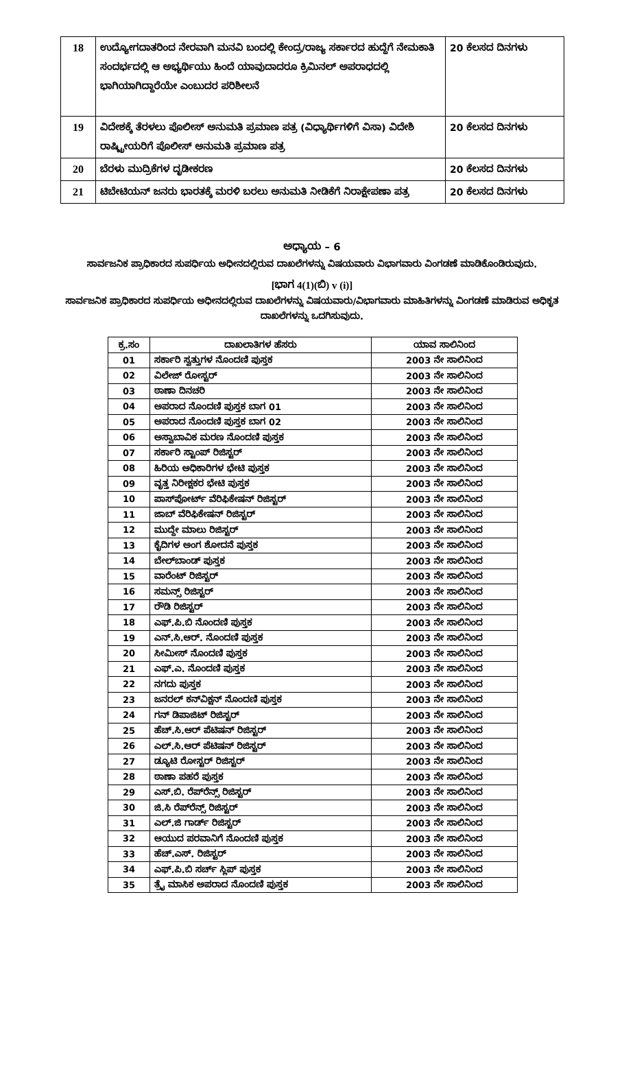| 18 | ಉದ್ಯೋಗದಾತರಿಂದ ನೇರವಾಗಿ ಮನವಿ ಬಂದಲ್ಲಿ ಕೇಂದ್ರ/ರಾಜ್ಯ ಸರ್ಕಾರದ ಹುದ್ದೆಗೆ ನೇಮಕಾತಿ ಸಂದರ್ಭದಲ್ಲಿ ಆ ಅಭ್ಯರ್ಥಿಯು ಹಿಂದೆ ಯಾವುದಾದರೂ ಕ್ರಿಮಿನಲ್ ಅಪರಾಧದಲ್ಲಿ ಭಾಗಿಯಾಗಿದ್ದಾರೆಯೇ ಎಂಬುದರ ಪರಿಶೀಲನೆ | 20 ಕೆಲಸದ ದಿನಗಳು |
| 19 | ವಿದೇಶಕ್ಕೆ ತೆರಳಲು ಪೊಲೀಸ್ ಅನುಮತಿ ಪ್ರಮಾಣ ಪತ್ರ (ವಿಧ್ಯಾರ್ಥಿಗಳಿಗೆ ವಿಸಾ) ವಿದೇಶಿ ರಾಷ್ಟ್ರೀಯರಿಗೆ ಪೊಲೀಸ್ ಅನುಮತಿ ಪ್ರಮಾಣ ಪತ್ರ | 20 ಕೆಲಸದ ದಿನಗಳು |
| 20 | ಬೆರಳು ಮುದ್ರಿಕೆಗಳ ದೃಡೀಕರಣ | 20 ಕೆಲಸದ ದಿನಗಳು |
| 21 | ಟಿಬೇಟಿಯನ್ ಜನರು ಭಾರತಕ್ಕೆ ಮರಳಿ ಬರಲು ಅನುಮತಿ ನೀಡಿಕೆಗೆ ನಿರಾಕ್ಷೇಪಣಾ ಪತ್ರ | 20 ಕೆಲಸದ ದಿನಗಳು |
ಅಧ್ಯಾಯ – 6
ಸಾರ್ವಜನಿಕ ಪ್ರಾಧಿಕಾರದ ಸುಪರ್ಧಿಯ ಅಧೀನದಲ್ಲಿರುವ ದಾಖಲೆಗಳನ್ನು ವಿಷಯವಾರು ವಿಭಾಗವಾರು ವಿಂಗಡಣೆ ಮಾಡಿಕೊಂಡಿರುವುದು.
[ಭಾಗ 4(1)(ಬಿ) v (i)]
ಸಾರ್ವಜನಿಕ ಪ್ರಾಧಿಕಾರದ ಸುಪರ್ಧಿಯ ಅಧೀನದಲ್ಲಿರುವ ದಾಖಲೆಗಳನ್ನು ವಿಷಯವಾರು/ವಿಭಾಗವಾರು ಮಾಹಿತಿಗಳನ್ನು ವಿಂಗಡಣೆ ಮಾಡಿರುವ ಅಧಿಕೃತ ದಾಖಲೆಗಳನ್ನು ಒದಗಿಸುವುದು.
| ಕ್ರ.ಸಂ | ದಾಖಲಾತಿಗಳ ಹೆಸರು | ಯಾವ ಸಾಲಿನಿಂದ |
| --- | --- | --- |
| 01 | ಸರ್ಕಾರಿ ಸ್ವತ್ತುಗಳ ನೊಂದಣಿ ಪುಸ್ತಕ | 2003 ನೇ ಸಾಲಿನಿಂದ |
| 02 | ವಿಲೇಜ್ ರೋಸ್ಟರ್ | 2003 ನೇ ಸಾಲಿನಿಂದ |
| 03 | ಠಾಣಾ ದಿನಚರಿ | 2003 ನೇ ಸಾಲಿನಿಂದ |
| 04 | ಅಪರಾದ ನೊಂದಣಿ ಪುಸ್ತಕ ಬಾಗ 01 | 2003 ನೇ ಸಾಲಿನಿಂದ |
| 05 | ಅಪರಾದ ನೊಂದಣಿ ಪುಸ್ತಕ ಬಾಗ 02 | 2003 ನೇ ಸಾಲಿನಿಂದ |
| 06 | ಅಸ್ವಾಬಾವಿಕ ಮರಣ ನೊಂದಣಿ ಪುಸ್ತಕ | 2003 ನೇ ಸಾಲಿನಿಂದ |
| 07 | ಸರ್ಕಾರಿ ಸ್ಟಾಂಪ್ ರಿಜಿಸ್ಟರ್ | 2003 ನೇ ಸಾಲಿನಿಂದ |
| 08 | ಹಿರಿಯ ಅಧಿಕಾರಿಗಳ ಭೇಟಿ ಪುಸ್ತಕ | 2003 ನೇ ಸಾಲಿನಿಂದ |
| 09 | ವೃತ್ತ ನಿರೀಕ್ಷಕರ ಭೇಟಿ ಪುಸ್ತಕ | 2003 ನೇ ಸಾಲಿನಿಂದ |
| 10 | ಪಾಸ್‌ಪೋರ್ಟ್ ವೆರಿಫಿಕೇಷನ್ ರಿಜಿಸ್ಟರ್ | 2003 ನೇ ಸಾಲಿನಿಂದ |
| 11 | ಜಾಬ್ ವೆರಿಫಿಕೇಷನ್ ರಿಜಿಸ್ಟರ್ | 2003 ನೇ ಸಾಲಿನಿಂದ |
| 12 | ಮುದ್ದೇ ಮಾಲು ರಿಜಿಸ್ಟರ್ | 2003 ನೇ ಸಾಲಿನಿಂದ |
| 13 | ಕೈದಿಗಳ ಅಂಗ ಶೋದನೆ ಪುಸ್ತಕ | 2003 ನೇ ಸಾಲಿನಿಂದ |
| 14 | ಬೇಲ್‌ಬಾಂಡ್ ಪುಸ್ತಕ | 2003 ನೇ ಸಾಲಿನಿಂದ |
| 15 | ವಾರೆಂಟ್ ರಿಜಿಸ್ಟರ್ | 2003 ನೇ ಸಾಲಿನಿಂದ |
| 16 | ಸಮನ್ಸ್ ರಿಜಿಸ್ಟರ್ | 2003 ನೇ ಸಾಲಿನಿಂದ |
| 17 | ರೌಡಿ ರಿಜಿಸ್ಟರ್ | 2003 ನೇ ಸಾಲಿನಿಂದ |
| 18 | ಎಫ್.ಪಿ.ಬಿ ನೊಂದಣಿ ಪುಸ್ತಕ | 2003 ನೇ ಸಾಲಿನಿಂದ |
| 19 | ಎನ್.ಸಿ.ಆರ್. ನೊಂದಣಿ ಪುಸ್ತಕ | 2003 ನೇ ಸಾಲಿನಿಂದ |
| 20 | ಸೀಮೀಸ್ ನೊಂದಣಿ ಪುಸ್ತಕ | 2003 ನೇ ಸಾಲಿನಿಂದ |
| 21 | ಎಫ್.ಎ. ನೊಂದಣಿ ಪುಸ್ತಕ | 2003 ನೇ ಸಾಲಿನಿಂದ |
| 22 | ನಗದು ಪುಸ್ತಕ | 2003 ನೇ ಸಾಲಿನಿಂದ |
| 23 | ಜನರಲ್ ಕನ್‌ವಿಕ್ಷನ್ ನೊಂದಣಿ ಪುಸ್ತಕ | 2003 ನೇ ಸಾಲಿನಿಂದ |
| 24 | ಗನ್ ಡಿಪಾಜಿಟ್ ರಿಜಿಸ್ಟರ್ | 2003 ನೇ ಸಾಲಿನಿಂದ |
| 25 | ಹೆಚ್.ಸಿ.ಆರ್ ಪೆಟಿಷನ್ ರಿಜಿಸ್ಟರ್ | 2003 ನೇ ಸಾಲಿನಿಂದ |
| 26 | ಎಲ್.ಸಿ.ಆರ್ ಪೆಟಿಷನ್ ರಿಜಿಸ್ಟರ್ | 2003 ನೇ ಸಾಲಿನಿಂದ |
| 27 | ಡ್ಯೂಟಿ ರೋಸ್ಟರ್ ರಿಜಿಸ್ಟರ್ | 2003 ನೇ ಸಾಲಿನಿಂದ |
| 28 | ಠಾಣಾ ಪಹರೆ ಪುಸ್ತಕ | 2003 ನೇ ಸಾಲಿನಿಂದ |
| 29 | ಎಸ್.ಬಿ. ರೆಪ್‌ರೆನ್ಸ್ ರಿಜಿಸ್ಟರ್ | 2003 ನೇ ಸಾಲಿನಿಂದ |
| 30 | ಜಿ.ಸಿ ರೆಪ್‌ರೆನ್ಸ್ ರಿಜಿಸ್ಟರ್ | 2003 ನೇ ಸಾಲಿನಿಂದ |
| 31 | ಎಲ್.ಜಿ ಗಾರ್ಡ್ ರಿಜಿಸ್ಟರ್ | 2003 ನೇ ಸಾಲಿನಿಂದ |
| 32 | ಆಯುದ ಪರವಾನಿಗೆ ನೊಂದಣಿ ಪುಸ್ತಕ | 2003 ನೇ ಸಾಲಿನಿಂದ |
| 33 | ಹೆಚ್.ಎಸ್. ರಿಜಿಸ್ಟರ್ | 2003 ನೇ ಸಾಲಿನಿಂದ |
| 34 | ಎಫ್.ಪಿ.ಬಿ ಸರ್ಚ್ ಸ್ಲಿಪ್ ಪುಸ್ತಕ | 2003 ನೇ ಸಾಲಿನಿಂದ |
| 35 | ತ್ರೈ ಮಾಸಿಕ ಅಪರಾದ ನೊಂದಣಿ ಪುಸ್ತಕ | 2003 ನೇ ಸಾಲಿನಿಂದ |